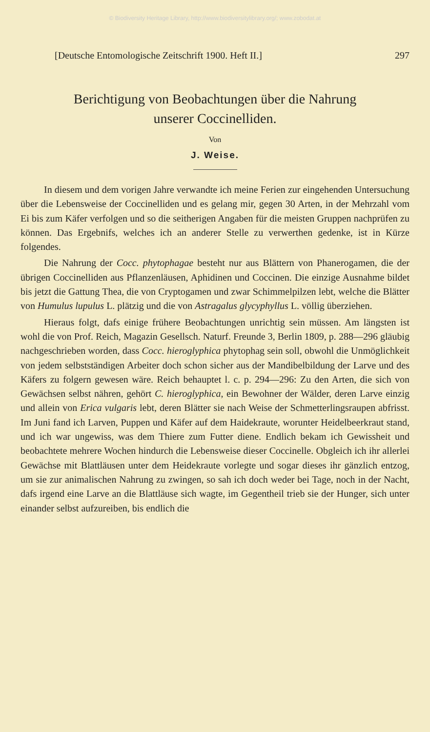© Biodiversity Heritage Library, http://www.biodiversitylibrary.org/; www.zobodat.at
[Deutsche Entomologische Zeitschrift 1900. Heft II.] 297
Berichtigung von Beobachtungen über die Nahrung
unserer Coccinelliden.
Von
J. Weise.
In diesem und dem vorigen Jahre verwandte ich meine Ferien zur eingehenden Untersuchung über die Lebensweise der Coccinelliden und es gelang mir, gegen 30 Arten, in der Mehrzahl vom Ei bis zum Käfer verfolgen und so die seitherigen Angaben für die meisten Gruppen nachprüfen zu können. Das Ergebnifs, welches ich an anderer Stelle zu verwerthen gedenke, ist in Kürze folgendes.
Die Nahrung der Cocc. phytophagae besteht nur aus Blättern von Phanerogamen, die der übrigen Coccinelliden aus Pflanzenläusen, Aphidinen und Coccinen. Die einzige Ausnahme bildet bis jetzt die Gattung Thea, die von Cryptogamen und zwar Schimmelpilzen lebt, welche die Blätter von Humulus lupulus L. plätzig und die von Astragalus glycyphyllus L. völlig überziehen.
Hieraus folgt, dafs einige frühere Beobachtungen unrichtig sein müssen. Am längsten ist wohl die von Prof. Reich, Magazin Gesellsch. Naturf. Freunde 3, Berlin 1809, p. 288—296 gläubig nachgeschrieben worden, dass Cocc. hieroglyphica phytophag sein soll, obwohl die Unmöglichkeit von jedem selbstständigen Arbeiter doch schon sicher aus der Mandibelbildung der Larve und des Käfers zu folgern gewesen wäre. Reich behauptet l. c. p. 294—296: Zu den Arten, die sich von Gewächsen selbst nähren, gehört C. hieroglyphica, ein Bewohner der Wälder, deren Larve einzig und allein von Erica vulgaris lebt, deren Blätter sie nach Weise der Schmetterlingsraupen abfrisst. Im Juni fand ich Larven, Puppen und Käfer auf dem Haidekraute, worunter Heidelbeerkraut stand, und ich war ungewiss, was dem Thiere zum Futter diene. Endlich bekam ich Gewissheit und beobachtete mehrere Wochen hindurch die Lebensweise dieser Coccinelle. Obgleich ich ihr allerlei Gewächse mit Blattläusen unter dem Heidekraute vorlegte und sogar dieses ihr gänzlich entzog, um sie zur animalischen Nahrung zu zwingen, so sah ich doch weder bei Tage, noch in der Nacht, dafs irgend eine Larve an die Blattläuse sich wagte, im Gegentheil trieb sie der Hunger, sich unter einander selbst aufzureiben, bis endlich die